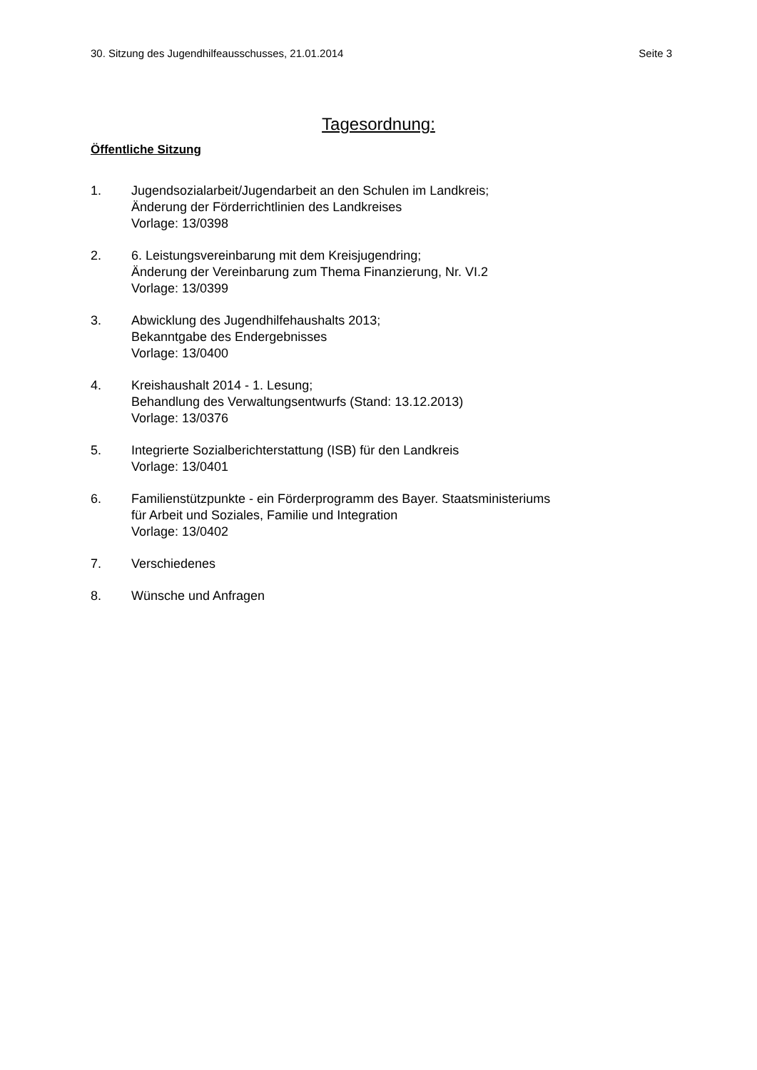30. Sitzung des Jugendhilfeausschusses, 21.01.2014 Seite 3
Tagesordnung:
Öffentliche Sitzung
1. Jugendsozialarbeit/Jugendarbeit an den Schulen im Landkreis;
Änderung der Förderrichtlinien des Landkreises
Vorlage: 13/0398
2. 6. Leistungsvereinbarung mit dem Kreisjugendring;
Änderung der Vereinbarung zum Thema Finanzierung, Nr. VI.2
Vorlage: 13/0399
3. Abwicklung des Jugendhilfehaushalts 2013;
Bekanntgabe des Endergebnisses
Vorlage: 13/0400
4. Kreishaushalt 2014 - 1. Lesung;
Behandlung des Verwaltungsentwurfs (Stand: 13.12.2013)
Vorlage: 13/0376
5. Integrierte Sozialberichterstattung (ISB) für den Landkreis
Vorlage: 13/0401
6. Familienstützpunkte - ein Förderprogramm des Bayer. Staatsministeriums
für Arbeit und Soziales, Familie und Integration
Vorlage: 13/0402
7. Verschiedenes
8. Wünsche und Anfragen